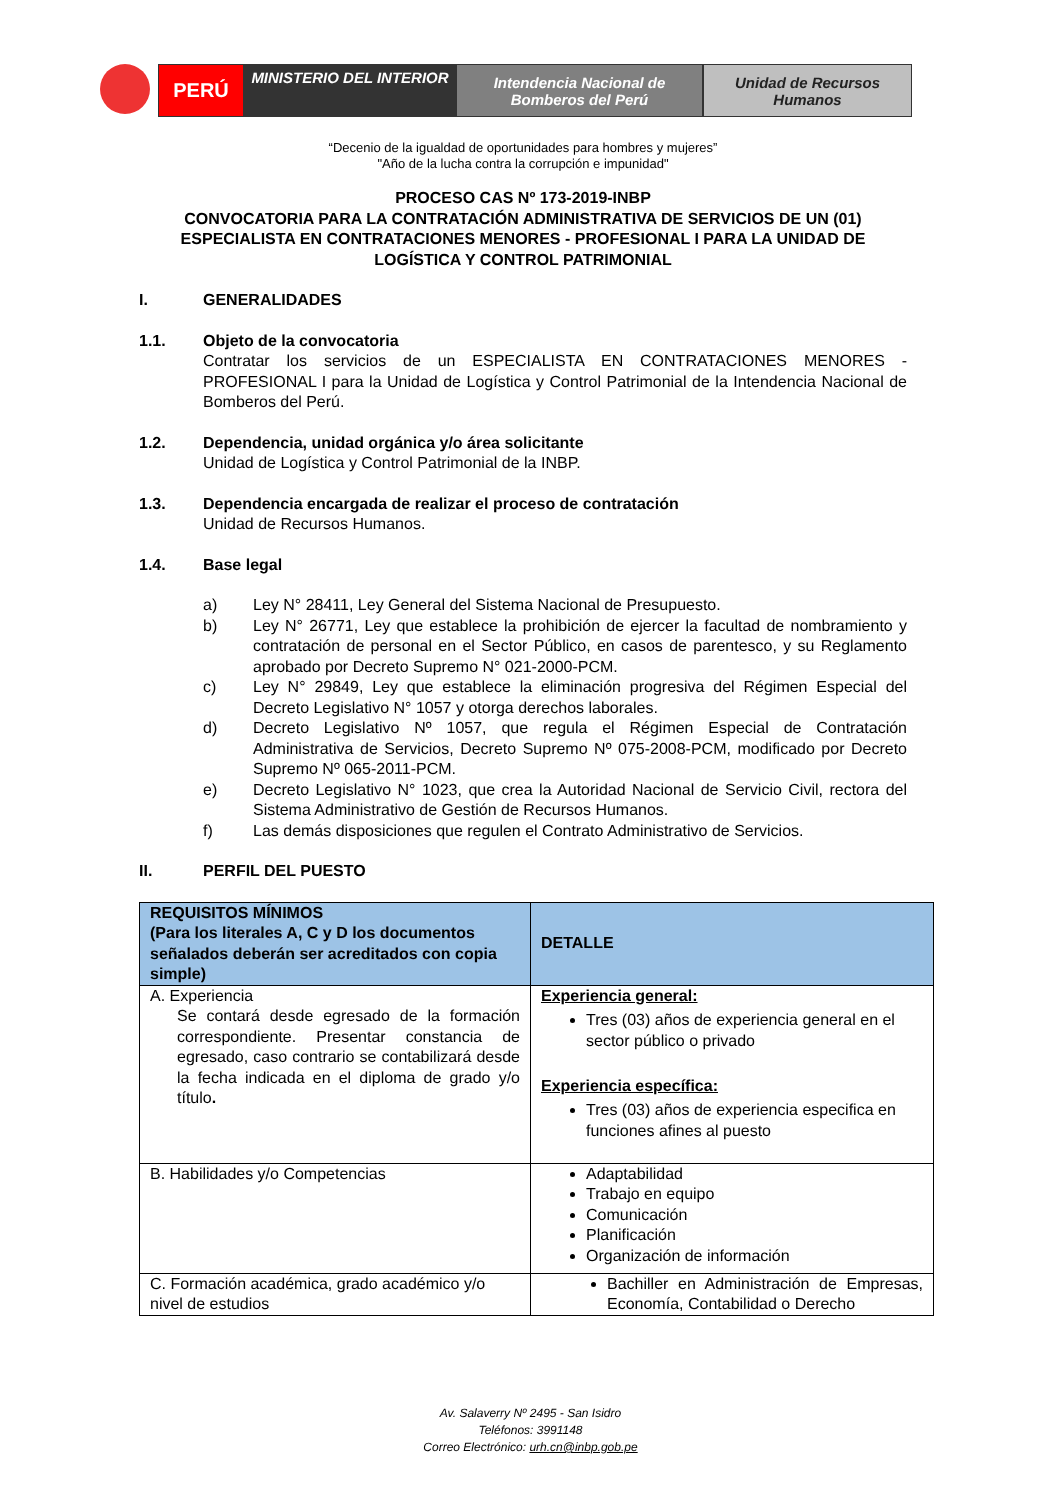PERÚ
MINISTERIO DEL INTERIOR
Intendencia Nacional de
Bomberos del Perú
Unidad de Recursos
Humanos
“Decenio de la igualdad de oportunidades para hombres y mujeres”
"Año de la lucha contra la corrupción e impunidad"
PROCESO CAS Nº 173-2019-INBP
CONVOCATORIA PARA LA CONTRATACIÓN ADMINISTRATIVA DE SERVICIOS DE UN (01) ESPECIALISTA EN CONTRATACIONES MENORES - PROFESIONAL I PARA LA UNIDAD DE LOGÍSTICA Y CONTROL PATRIMONIAL
I. GENERALIDADES
1.1. Objeto de la convocatoria
Contratar los servicios de un ESPECIALISTA EN CONTRATACIONES MENORES - PROFESIONAL I para la Unidad de Logística y Control Patrimonial de la Intendencia Nacional de Bomberos del Perú.
1.2. Dependencia, unidad orgánica y/o área solicitante
Unidad de Logística y Control Patrimonial de la INBP.
1.3. Dependencia encargada de realizar el proceso de contratación
Unidad de Recursos Humanos.
1.4. Base legal
a) Ley N° 28411, Ley General del Sistema Nacional de Presupuesto.
b) Ley N° 26771, Ley que establece la prohibición de ejercer la facultad de nombramiento y contratación de personal en el Sector Público, en casos de parentesco, y su Reglamento aprobado por Decreto Supremo N° 021-2000-PCM.
c) Ley N° 29849, Ley que establece la eliminación progresiva del Régimen Especial del Decreto Legislativo N° 1057 y otorga derechos laborales.
d) Decreto Legislativo Nº 1057, que regula el Régimen Especial de Contratación Administrativa de Servicios, Decreto Supremo Nº 075-2008-PCM, modificado por Decreto Supremo Nº 065-2011-PCM.
e) Decreto Legislativo N° 1023, que crea la Autoridad Nacional de Servicio Civil, rectora del Sistema Administrativo de Gestión de Recursos Humanos.
f) Las demás disposiciones que regulen el Contrato Administrativo de Servicios.
II. PERFIL DEL PUESTO
| REQUISITOS MÍNIMOS (Para los literales A, C y D los documentos señalados deberán ser acreditados con copia simple) | DETALLE |
| --- | --- |
| A. Experiencia Se contará desde egresado de la formación correspondiente. Presentar constancia de egresado, caso contrario se contabilizará desde la fecha indicada en el diploma de grado y/o título . | Experiencia general: Tres (03) años de experiencia general en el sector público o privado Experiencia específica: Tres (03) años de experiencia especifica en funciones afines al puesto |
| B. Habilidades y/o Competencias | Adaptabilidad Trabajo en equipo Comunicación Planificación Organización de información |
| C. Formación académica, grado académico y/o nivel de estudios | Bachiller en Administración de Empresas, Economía, Contabilidad o Derecho |
Av. Salaverry Nº 2495 - San Isidro
Teléfonos: 3991148
Correo Electrónico: urh.cn@inbp.gob.pe